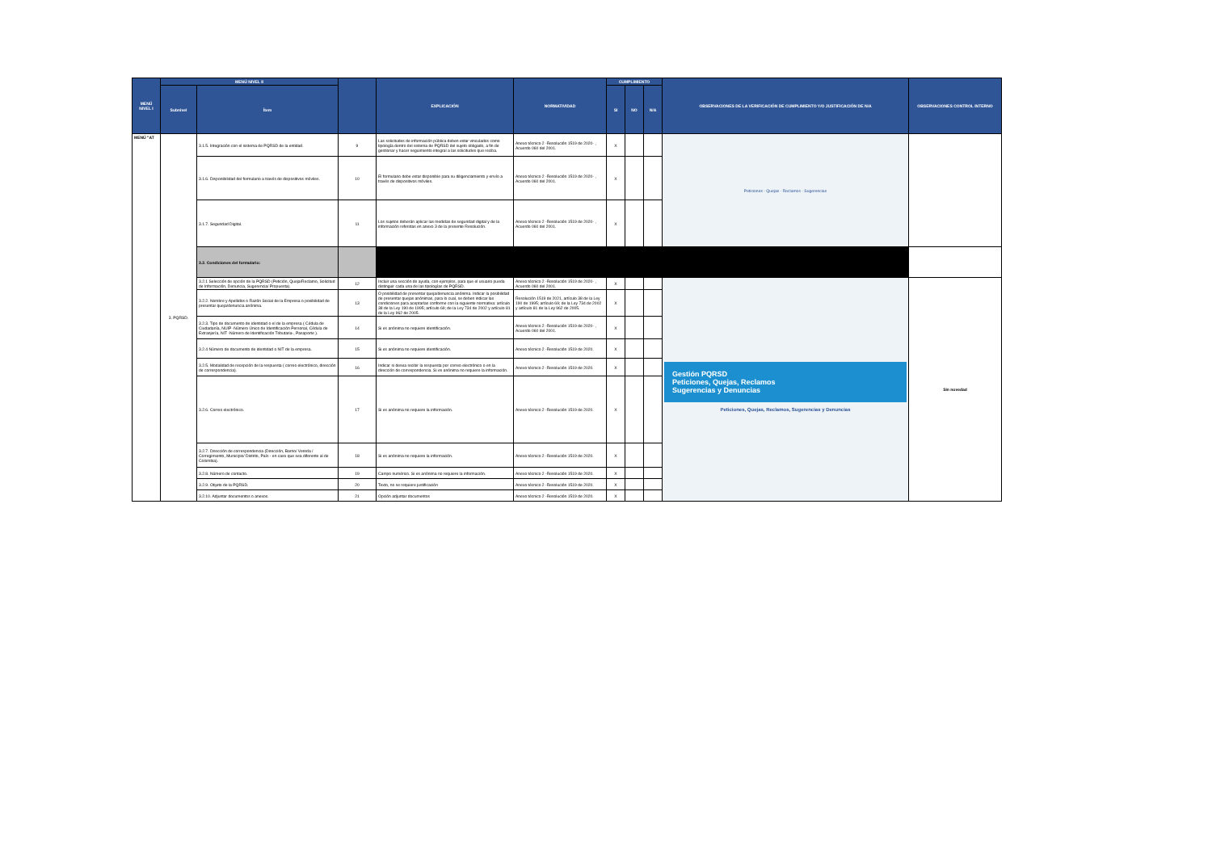| MENÚ NIVEL I | MENÚ NIVEL II | | | EXPLICACIÓN | NORMATIVIDAD | CUMPLIMIENTO | | | OBSERVACIONES DE LA VERIFICACIÓN DE CUMPLIMIENTO Y/O JUSTIFICACIÓN DE N/A | OBSERVACIONES CONTROL INTERNO |
| --- | --- | --- | --- | --- | --- | --- | --- | --- | --- | --- |
| | Subnivel | Ítem | | | | SI | NO | N/A | | |
| MENÚ "AT | 3. PQRSD. | 3.1.5. Integración con el sistema de PQRSD de la entidad. | 9 | Las solicitudes de información pública deben estar vinculados como tipología dentro del sistema de PQRSD del sujeto obligado, a fin de gestionar y hacer seguimiento integral a las solicitudes que reciba. | Anexo técnico 2 -Resolución 1519 de 2020- , Acuerdo 060 del 2001. | X | | | Peticiones · Quejas · Reclamos · Sugerencias | |
| | | 3.1.6. Disponibilidad del formulario a través de dispositivos móviles. | 10 | El formulario debe estar disponible para su diligenciamiento y envío a través de dispositivos móviles. | Anexo técnico 2 -Resolución 1519 de 2020- , Acuerdo 060 del 2001. | X | | | | |
| | | 3.1.7. Seguridad Digital. | 11 | Los sujetos deberán aplicar las medidas de seguridad digital y de la información referidas en anexo 3 de la presente Resolución. | Anexo técnico 2 -Resolución 1519 de 2020- , Acuerdo 060 del 2001. | X | | | | |
| | | 3.2. Condiciones del formulario: | | | | | | | | |
| | | 3.2.1 Selección de opción de la PQRSD (Petición, Queja/Reclamo, Solicitud de Información, Denuncia, Sugerencia/ Propuesta). | 12 | Incluir una sección de ayuda, con ejemplos, para que el usuario pueda distinguir cada una de las tipologías de PQRSD. | Anexo técnico 2 -Resolución 1519 de 2020- , Acuerdo 060 del 2001. | X | | | Gestión PQRSD Peticiones, Quejas, Reclamos Sugerencias y Denuncias Peticiones, Quejas, Reclamos, Sugerencias y Denuncias | Sin novedad |
| | | 3.2.2. Nombre y Apellidos o Razón Social de la Empresa o posibilidad de presentar queja/denuncia anónima. | 13 | O posibilidad de presentar queja/denuncia anónima. Indicar la posibilidad de presentar quejas anónimas, para lo cual, se deben indicar las condiciones para aceptarlas conforme con la siguiente normativa: artículo 38 de la Ley 190 de 1995; artículo 69; de la Ley 734 de 2002 y artículo 81 de la Ley 962 de 2005. | Resolución 1519 de 2021, artículo 38 de la Ley 190 de 1995; artículo 69; de la Ley 734 de 2002 y artículo 81 de la Ley 962 de 2005. | X | | | | |
| | | 3.2.3. Tipo de documento de identidad o el de la empresa ( Cédula de Ciudadanía, NUIP -Número Único de Identificación Personal, Cédula de Extranjería, NIT -Número de Identificación Tributaria-, Pasaporte ). | 14 | Si es anónima no requiere identificación. | Anexo técnico 2 -Resolución 1519 de 2020- , Acuerdo 060 del 2001. | X | | | | |
| | | 3.2.4 Número de documento de identidad o NIT de la empresa. | 15 | Si es anónima no requiere identificación. | Anexo técnico 2 -Resolución 1519 de 2020. | X | | | | |
| | | 3.2.5. Modalidad de recepción de la respuesta ( correo electrónico, dirección de correspondencia). | 16 | Indicar si desea recibir la respuesta por correo electrónico o en la dirección de correspondencia. Si es anónima no requiere la información. | Anexo técnico 2 -Resolución 1519 de 2020. | X | | | | |
| | | 3.2.6. Correo electrónico. | 17 | Si es anónima no requiere la información. | Anexo técnico 2 -Resolución 1519 de 2020. | X | | | | |
| | | 3.2.7. Dirección de correspondencia (Dirección, Barrio/ Vereda / Corregimiento, Municipio/ Distrito, País - en caso que sea diferente al de Colombia). | 18 | Si es anónima no requiere la información. | Anexo técnico 2 -Resolución 1519 de 2020. | X | | | | |
| | | 3.2.8. Número de contacto. | 19 | Campo numérico. Si es anónima no requiere la información. | Anexo técnico 2 -Resolución 1519 de 2020. | X | | | | |
| | | 3.2.9. Objeto de la PQRSD. | 20 | Texto, no se requiere justificación | Anexo técnico 2 -Resolución 1519 de 2020. | X | | | | |
| | | 3.2.10. Adjuntar documentos o anexos. | 21 | Opción adjuntar documentos | Anexo técnico 2 -Resolución 1519 de 2020. | X | | | | |